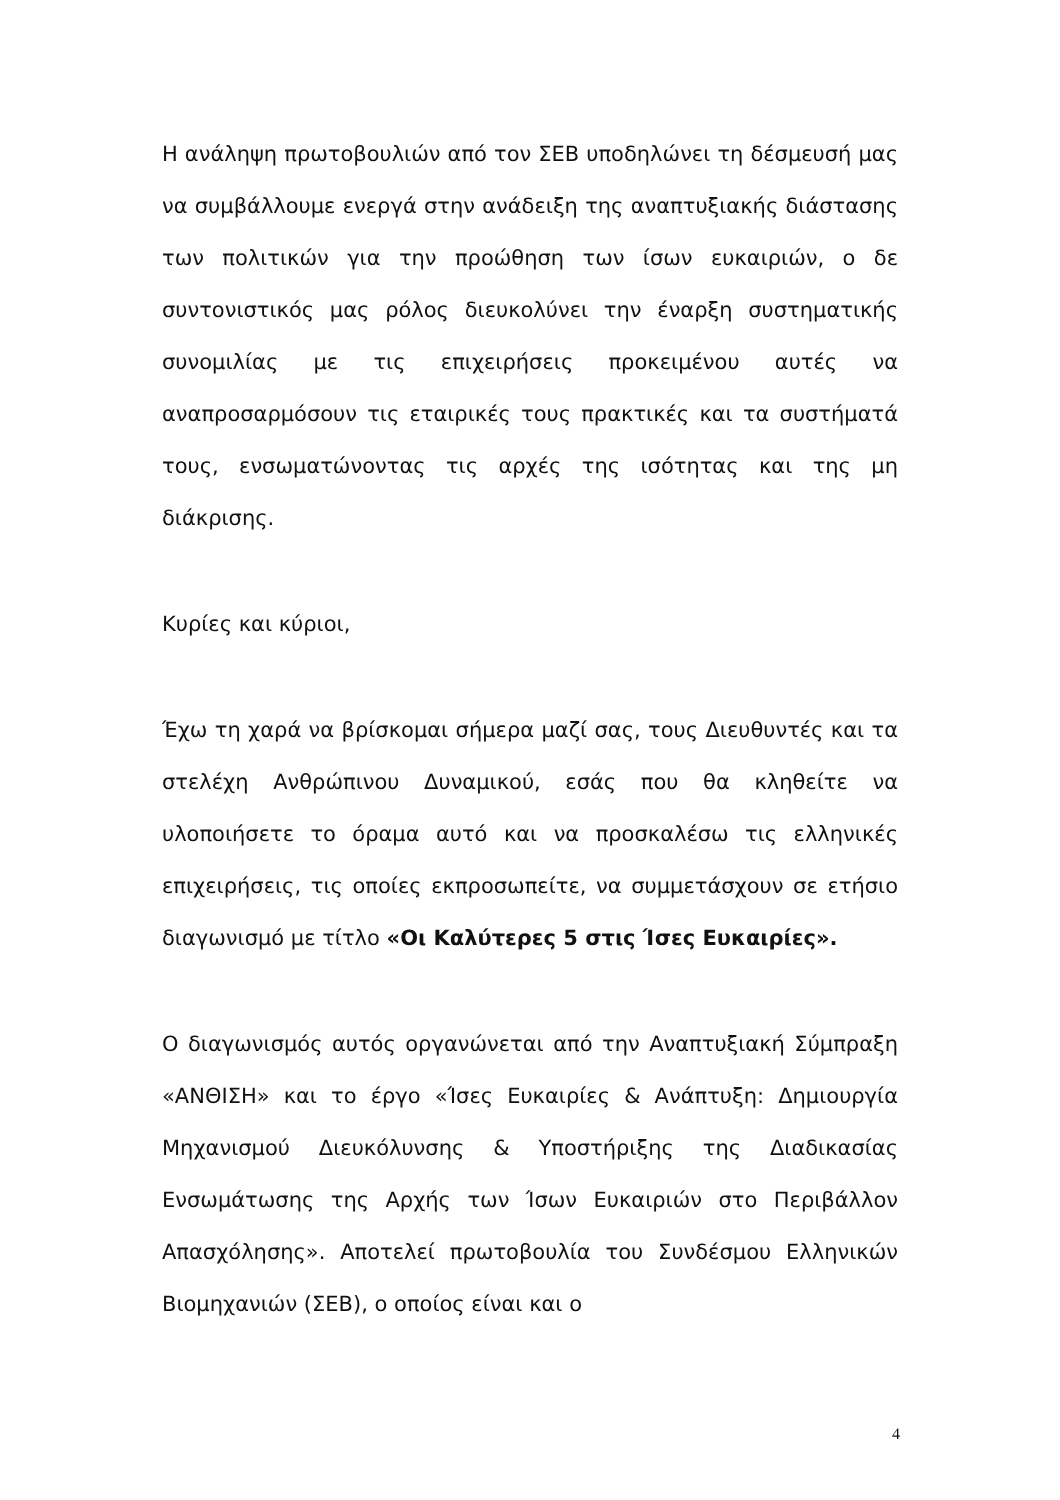Η ανάληψη πρωτοβουλιών από τον ΣΕΒ υποδηλώνει τη δέσμευσή μας να συμβάλλουμε ενεργά στην ανάδειξη της αναπτυξιακής διάστασης των πολιτικών για την προώθηση των ίσων ευκαιριών, ο δε συντονιστικός μας ρόλος διευκολύνει την έναρξη συστηματικής συνομιλίας με τις επιχειρήσεις προκειμένου αυτές να αναπροσαρμόσουν τις εταιρικές τους πρακτικές και τα συστήματά τους, ενσωματώνοντας τις αρχές της ισότητας και της μη διάκρισης.
Κυρίες και κύριοι,
Έχω τη χαρά να βρίσκομαι σήμερα μαζί σας, τους Διευθυντές και τα στελέχη Ανθρώπινου Δυναμικού, εσάς που θα κληθείτε να υλοποιήσετε το όραμα αυτό και να προσκαλέσω τις ελληνικές επιχειρήσεις, τις οποίες εκπροσωπείτε, να συμμετάσχουν σε ετήσιο διαγωνισμό με τίτλο «Οι Καλύτερες 5 στις Ίσες Ευκαιρίες».
Ο διαγωνισμός αυτός οργανώνεται από την Αναπτυξιακή Σύμπραξη «ΑΝΘΙΣΗ» και το έργο «Ίσες Ευκαιρίες & Ανάπτυξη: Δημιουργία Μηχανισμού Διευκόλυνσης & Υποστήριξης της Διαδικασίας Ενσωμάτωσης της Αρχής των Ίσων Ευκαιριών στο Περιβάλλον Απασχόλησης». Αποτελεί πρωτοβουλία του Συνδέσμου Ελληνικών Βιομηχανιών (ΣΕΒ), ο οποίος είναι και ο
4